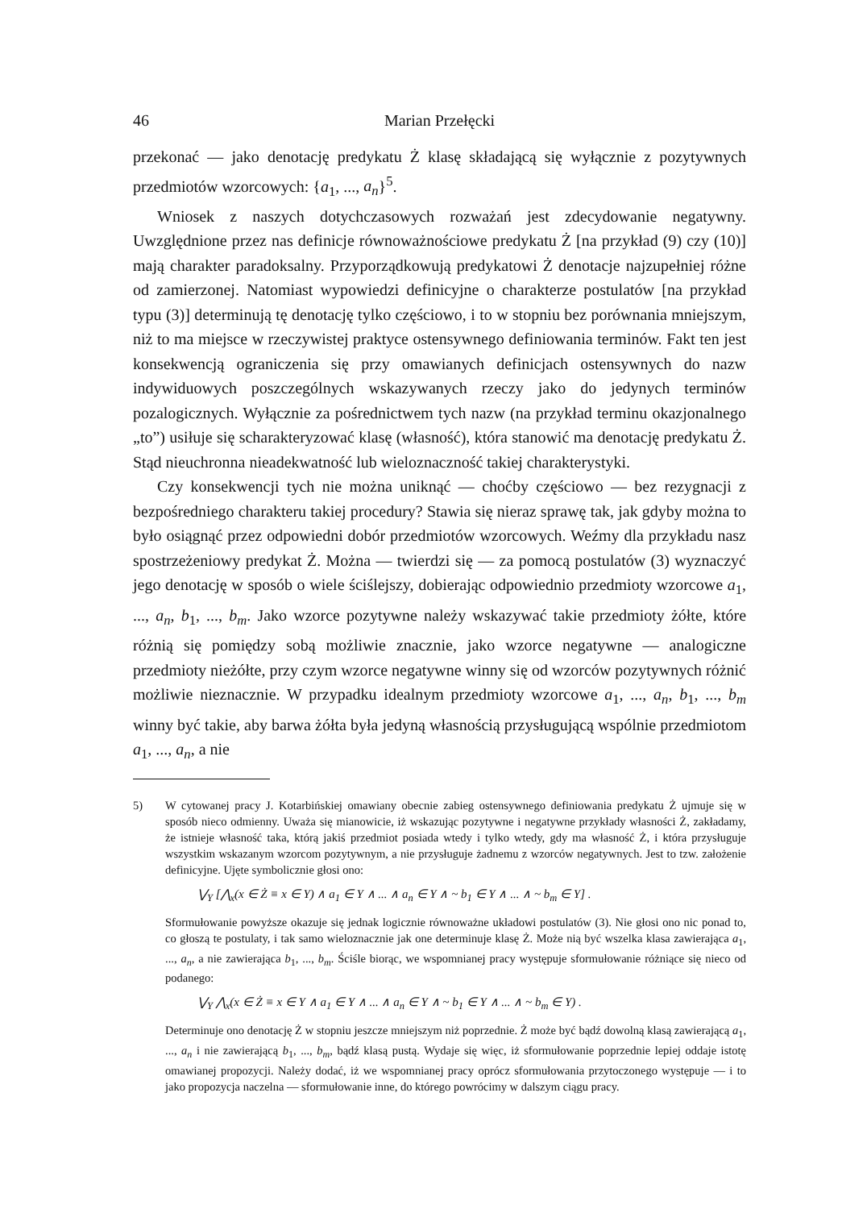46 Marian Przełęcki
przekonać — jako denotację predykatu Ż klasę składającą się wyłącznie z pozytywnych przedmiotów wzorcowych: {a<sub>1</sub>, ..., a<sub>n</sub>}<sup>5</sup>.
Wniosek z naszych dotychczasowych rozważań jest zdecydowanie negatywny. Uwzględnione przez nas definicje równoważnościowe predykatu Ż [na przykład (9) czy (10)] mają charakter paradoksalny. Przyporządkowują predykatowi Ż denotacje najzupełniej różne od zamierzonej. Natomiast wypowiedzi definicyjne o charakterze postulatów [na przykład typu (3)] determinują tę denotację tylko częściowo, i to w stopniu bez porównania mniejszym, niż to ma miejsce w rzeczywistej praktyce ostensywnego definiowania terminów. Fakt ten jest konsekwencją ograniczenia się przy omawianych definicjach ostensywnych do nazw indywiduowych poszczególnych wskazywanych rzeczy jako do jedynych terminów pozalogicznych. Wyłącznie za pośrednictwem tych nazw (na przykład terminu okazjonalnego „to”) usiłuje się scharakteryzować klasę (własność), która stanowić ma denotację predykatu Ż. Stąd nieuchronna nieadekwatność lub wieloznaczność takiej charakterystyki.
Czy konsekwencji tych nie można uniknąć — choćby częściowo — bez rezygnacji z bezpośredniego charakteru takiej procedury? Stawia się nieraz sprawę tak, jak gdyby można to było osiągnąć przez odpowiedni dobór przedmiotów wzorcowych. Weźmy dla przykładu nasz spostrzeżeniowy predykat Ż. Można — twierdzi się — za pomocą postulatów (3) wyznaczyć jego denotację w sposób o wiele ściślejszy, dobierając odpowiednio przedmioty wzorcowe a<sub>1</sub>, ..., a<sub>n</sub>, b<sub>1</sub>, ..., b<sub>m</sub>. Jako wzorce pozytywne należy wskazywać takie przedmioty żółte, które różnią się pomiędzy sobą możliwie znacznie, jako wzorce negatywne — analogiczne przedmioty nieżółte, przy czym wzorce negatywne winny się od wzorców pozytywnych różnić możliwie nieznacznie. W przypadku idealnym przedmioty wzorcowe a<sub>1</sub>, ..., a<sub>n</sub>, b<sub>1</sub>, ..., b<sub>m</sub> winny być takie, aby barwa żółta była jedyną własnością przysługującą wspólnie przedmiotom a<sub>1</sub>, ..., a<sub>n</sub>, a nie
5)
W cytowanej pracy J. Kotarbińskiej omawiany obecnie zabieg ostensywnego definiowania predykatu Ż ujmuje się w sposób nieco odmienny. Uważa się mianowicie, iż wskazując pozytywne i negatywne przykłady własności Ż, zakładamy, że istnieje własność taka, którą jakiś przedmiot posiada wtedy i tylko wtedy, gdy ma własność Ż, i która przysługuje wszystkim wskazanym wzorcom pozytywnym, a nie przysługuje żadnemu z wzorców negatywnych. Jest to tzw. założenie definicyjne. Ujęte symbolicznie głosi ono:
⋁<sub>Y</sub> [⋀<sub>x</sub>(x ∈ Ż ≡ x ∈ Y) ∧ a<sub>1</sub> ∈ Y ∧ ... ∧ a<sub>n</sub> ∈ Y ∧ ~ b<sub>1</sub> ∈ Y ∧ ... ∧ ~ b<sub>m</sub> ∈ Y] .
Sformułowanie powyższe okazuje się jednak logicznie równoważne układowi postulatów (3). Nie głosi ono nic ponad to, co głoszą te postulaty, i tak samo wieloznacznie jak one determinuje klasę Ż. Może nią być wszelka klasa zawierająca a<sub>1</sub>, ..., a<sub>n</sub>, a nie zawierająca b<sub>1</sub>, ..., b<sub>m</sub>. Ściśle biorąc, we wspomnianej pracy występuje sformułowanie różniące się nieco od podanego:
⋁<sub>Y</sub> ⋀<sub>x</sub>(x ∈ Ż ≡ x ∈ Y ∧ a<sub>1</sub> ∈ Y ∧ ... ∧ a<sub>n</sub> ∈ Y ∧ ~ b<sub>1</sub> ∈ Y ∧ ... ∧ ~ b<sub>m</sub> ∈ Y) .
Determinuje ono denotację Ż w stopniu jeszcze mniejszym niż poprzednie. Ż może być bądź dowolną klasą zawierającą a<sub>1</sub>, ..., a<sub>n</sub> i nie zawierającą b<sub>1</sub>, ..., b<sub>m</sub>, bądź klasą pustą. Wydaje się więc, iż sformułowanie poprzednie lepiej oddaje istotę omawianej propozycji. Należy dodać, iż we wspomnianej pracy oprócz sformułowania przytoczonego występuje — i to jako propozycja naczelna — sformułowanie inne, do którego powrócimy w dalszym ciągu pracy.